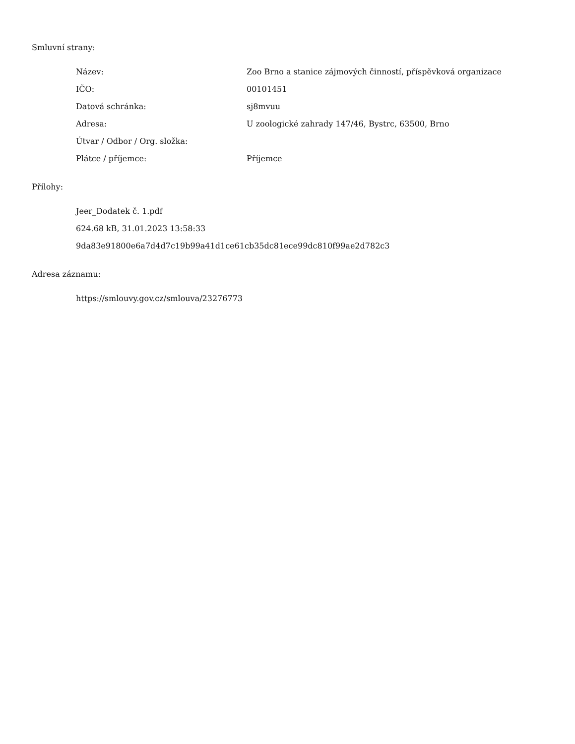Smluvní strany:
| Název: | Zoo Brno a stanice zájmových činností, příspěvková organizace |
| IČO: | 00101451 |
| Datová schránka: | sj8mvuu |
| Adresa: | U zoologické zahrady 147/46, Bystrc, 63500, Brno |
| Útvar / Odbor / Org. složka: | |
| Plátce / příjemce: | Příjemce |
Přílohy:
Jeer_Dodatek č. 1.pdf
624.68 kB, 31.01.2023 13:58:33
9da83e91800e6a7d4d7c19b99a41d1ce61cb35dc81ece99dc810f99ae2d782c3
Adresa záznamu:
https://smlouvy.gov.cz/smlouva/23276773